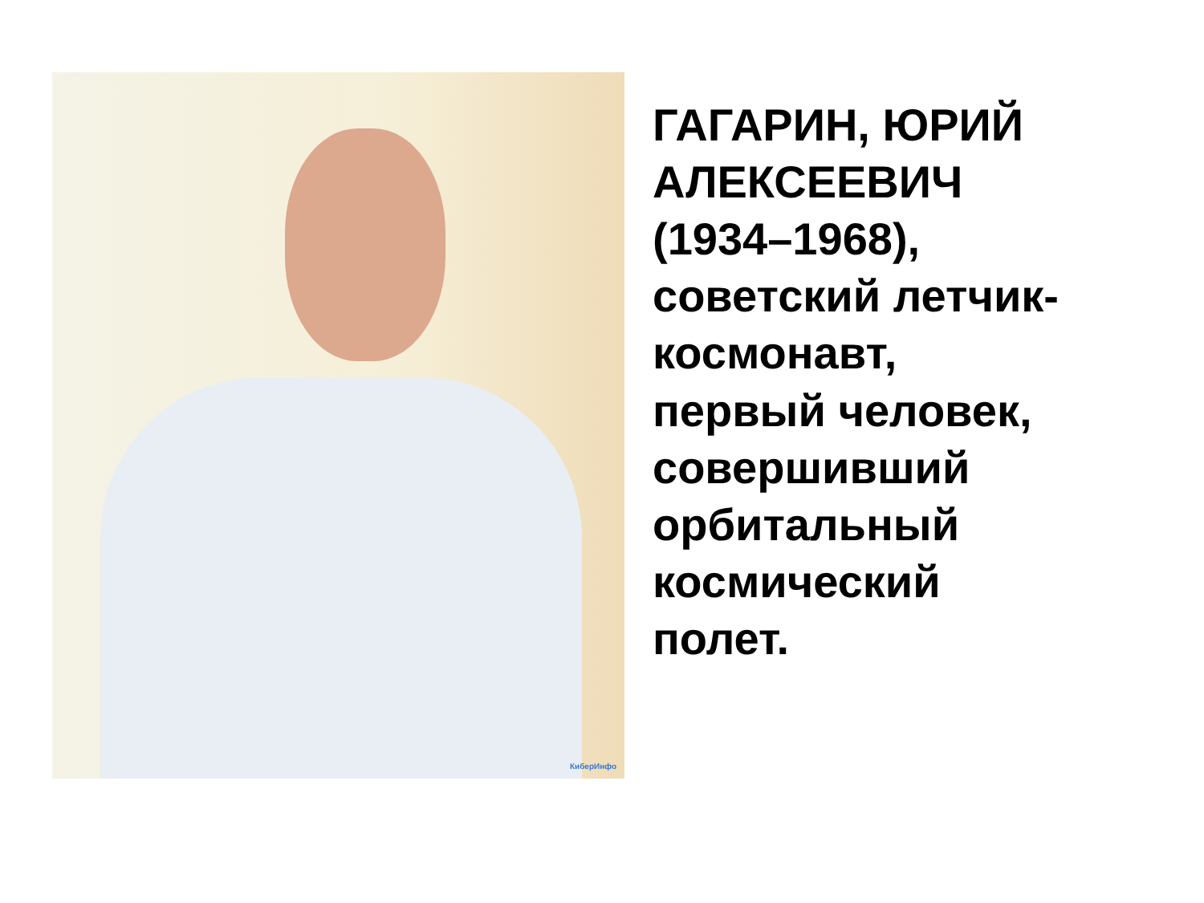КиберИнфо
ГАГАРИН, ЮРИЙ
АЛЕКСЕЕВИЧ
(1934–1968),
советский летчик-
космонавт,
первый человек,
совершивший
орбитальный
космический
полет.